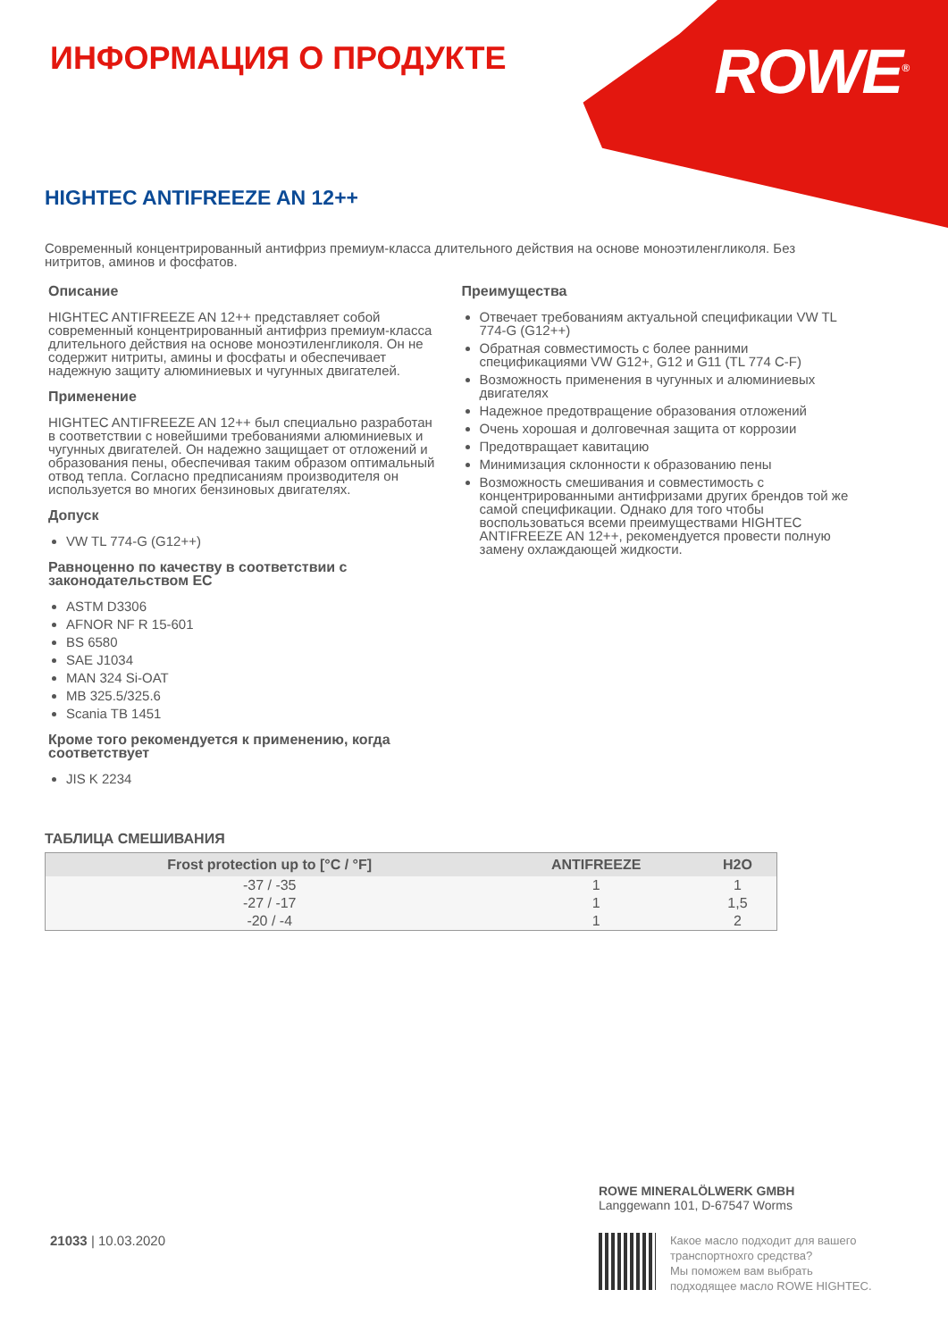ROWE<sup>®</sup> ИНФОРМАЦИЯ О ПРОДУКТЕ
HIGHTEC ANTIFREEZE AN 12++
Современный концентрированный антифриз премиум-класса длительного действия на основе моноэтиленгликоля. Без нитритов, аминов и фосфатов.
Описание
HIGHTEC ANTIFREEZE AN 12++ представляет собой современный концентрированный антифриз премиум-класса длительного действия на основе моноэтиленгликоля. Он не содержит нитриты, амины и фосфаты и обеспечивает надежную защиту алюминиевых и чугунных двигателей.
Применение
HIGHTEC ANTIFREEZE AN 12++ был специально разработан в соответствии с новейшими требованиями алюминиевых и чугунных двигателей. Он надежно защищает от отложений и образования пены, обеспечивая таким образом оптимальный отвод тепла. Согласно предписаниям производителя он используется во многих бензиновых двигателях.
Допуск
VW TL 774-G (G12++)
Равноценно по качеству в соответствии с законодательством ЕС
ASTM D3306
AFNOR NF R 15-601
BS 6580
SAE J1034
MAN 324 Si-OAT
MB 325.5/325.6
Scania TB 1451
Кроме того рекомендуется к применению, когда соответствует
JIS K 2234
Преимущества
Отвечает требованиям актуальной спецификации VW TL 774-G (G12++)
Обратная совместимость с более ранними спецификациями VW G12+, G12 и G11 (TL 774 C-F)
Возможность применения в чугунных и алюминиевых двигателях
Надежное предотвращение образования отложений
Очень хорошая и долговечная защита от коррозии
Предотвращает кавитацию
Минимизация склонности к образованию пены
Возможность смешивания и совместимость с концентрированными антифризами других брендов той же самой спецификации. Однако для того чтобы воспользоваться всеми преимуществами HIGHTEC ANTIFREEZE AN 12++, рекомендуется провести полную замену охлаждающей жидкости.
ТАБЛИЦА СМЕШИВАНИЯ
| Frost protection up to [°C / °F] | ANTIFREEZE | H2O |
| --- | --- | --- |
| -37 / -35 | 1 | 1 |
| -27 / -17 | 1 | 1,5 |
| -20 / -4 | 1 | 2 |
21033 | 10.03.2020
ROWE MINERALÖLWERK GMBH
Langgewann 101, D-67547 Worms
Какое масло подходит для вашего
транспортнохго средства?
Мы поможем вам выбрать
подходящее масло ROWE HIGHTEC.